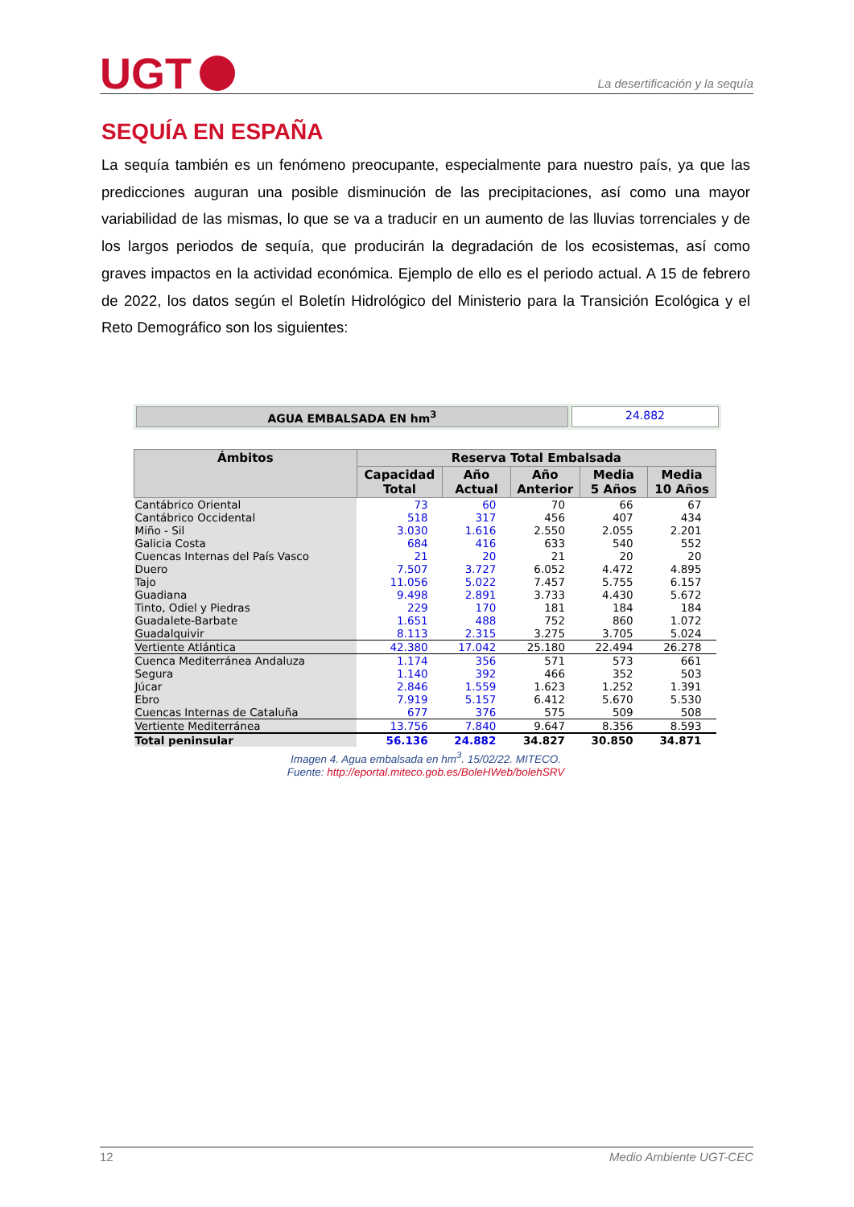UGT
La desertificación y la sequía
SEQUÍA EN ESPAÑA
La sequía también es un fenómeno preocupante, especialmente para nuestro país, ya que las predicciones auguran una posible disminución de las precipitaciones, así como una mayor variabilidad de las mismas, lo que se va a traducir en un aumento de las lluvias torrenciales y de los largos periodos de sequía, que producirán la degradación de los ecosistemas, así como graves impactos en la actividad económica. Ejemplo de ello es el periodo actual. A 15 de febrero de 2022, los datos según el Boletín Hidrológico del Ministerio para la Transición Ecológica y el Reto Demográfico son los siguientes:
AGUA EMBALSADA EN hm<sup>3</sup> 24.882
| Ámbitos | Reserva Total Embalsada | | | | |
| --- | --- | --- | --- | --- | --- |
| | Capacidad Total | Año Actual | Año Anterior | Media 5 Años | Media 10 Años |
| Cantábrico Oriental | 73 | 60 | 70 | 66 | 67 |
| Cantábrico Occidental | 518 | 317 | 456 | 407 | 434 |
| Miño - Sil | 3.030 | 1.616 | 2.550 | 2.055 | 2.201 |
| Galicia Costa | 684 | 416 | 633 | 540 | 552 |
| Cuencas Internas del País Vasco | 21 | 20 | 21 | 20 | 20 |
| Duero | 7.507 | 3.727 | 6.052 | 4.472 | 4.895 |
| Tajo | 11.056 | 5.022 | 7.457 | 5.755 | 6.157 |
| Guadiana | 9.498 | 2.891 | 3.733 | 4.430 | 5.672 |
| Tinto, Odiel y Piedras | 229 | 170 | 181 | 184 | 184 |
| Guadalete-Barbate | 1.651 | 488 | 752 | 860 | 1.072 |
| Guadalquivir | 8.113 | 2.315 | 3.275 | 3.705 | 5.024 |
| Vertiente Atlántica | 42.380 | 17.042 | 25.180 | 22.494 | 26.278 |
| Cuenca Mediterránea Andaluza | 1.174 | 356 | 571 | 573 | 661 |
| Segura | 1.140 | 392 | 466 | 352 | 503 |
| Júcar | 2.846 | 1.559 | 1.623 | 1.252 | 1.391 |
| Ebro | 7.919 | 5.157 | 6.412 | 5.670 | 5.530 |
| Cuencas Internas de Cataluña | 677 | 376 | 575 | 509 | 508 |
| Vertiente Mediterránea | 13.756 | 7.840 | 9.647 | 8.356 | 8.593 |
| Total peninsular | 56.136 | 24.882 | 34.827 | 30.850 | 34.871 |
Imagen 4. Agua embalsada en hm<sup>3</sup>. 15/02/22. MITECO.
Fuente: http://eportal.miteco.gob.es/BoleHWeb/bolehSRV
12 Medio Ambiente UGT-CEC